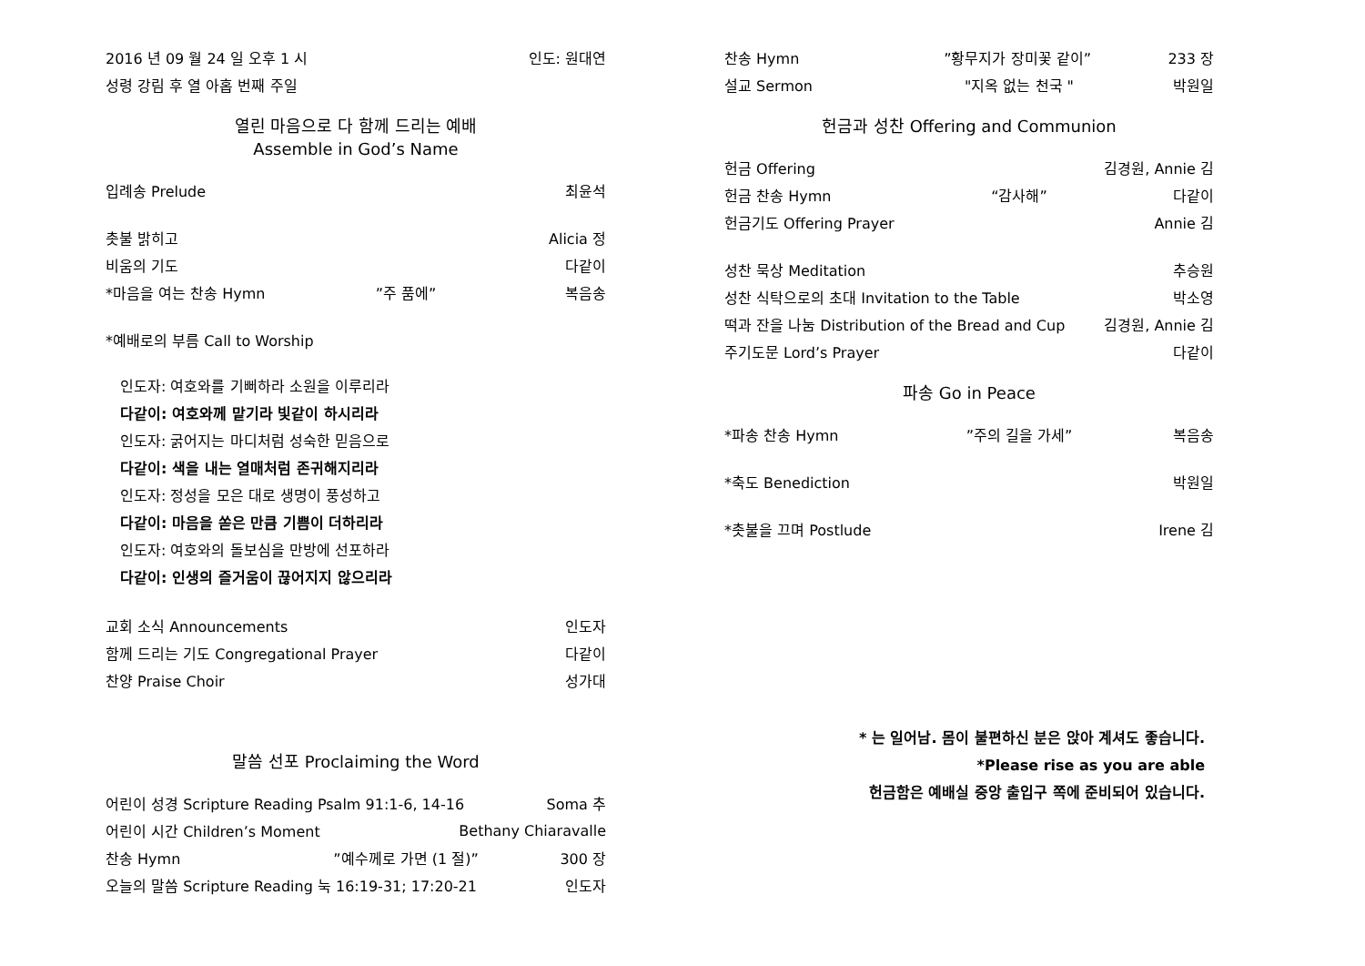2016 년 09 월 24 일 오후 1 시 인도: 원대연
성령 강림 후 열 아홉 번째 주일
열린 마음으로 다 함께 드리는 예배
Assemble in God’s Name
입례송 Prelude 최윤석
촛불 밝히고 Alicia 정
비움의 기도 다같이
*마음을 여는 찬송 Hymn”주 품에” 복음송
*예배로의 부름 Call to Worship
인도자: 여호와를 기뻐하라 소원을 이루리라
다같이: 여호와께 맡기라 빛같이 하시리라
인도자: 굵어지는 마디처럼 성숙한 믿음으로
다같이: 색을 내는 열매처럼 존귀해지리라
인도자: 정성을 모은 대로 생명이 풍성하고
다같이: 마음을 쏟은 만큼 기쁨이 더하리라
인도자: 여호와의 돌보심을 만방에 선포하라
다같이: 인생의 즐거움이 끊어지지 않으리라
교회 소식 Announcements 인도자
함께 드리는 기도 Congregational Prayer 다같이
찬양 Praise Choir 성가대
말씀 선포 Proclaiming the Word
어린이 성경 Scripture Reading Psalm 91:1-6, 14-16 Soma 추
어린이 시간 Children’s Moment Bethany Chiaravalle
찬송 Hymn”예수께로 가면 (1 절)” 300 장
오늘의 말씀 Scripture Reading 눅 16:19-31; 17:20-21 인도자
찬송 Hymn”황무지가 장미꽃 같이” 233 장
설교 Sermon "지옥 없는 천국 " 박원일
헌금과 성찬 Offering and Communion
헌금 Offering 김경원, Annie 김
헌금 찬송 Hymn “감사해” 다같이
헌금기도 Offering Prayer Annie 김
성찬 묵상 Meditation 추승원
성찬 식탁으로의 초대 Invitation to the Table 박소영
떡과 잔을 나눔 Distribution of the Bread and Cup 김경원, Annie 김
주기도문 Lord’s Prayer 다같이
파송 Go in Peace
*파송 찬송 Hymn”주의 길을 가세” 복음송
*축도 Benediction 박원일
*촛불을 끄며 Postlude Irene 김
* 는 일어남. 몸이 불편하신 분은 앉아 계셔도 좋습니다.
*Please rise as you are able
헌금함은 예배실 중앙 출입구 쪽에 준비되어 있습니다.